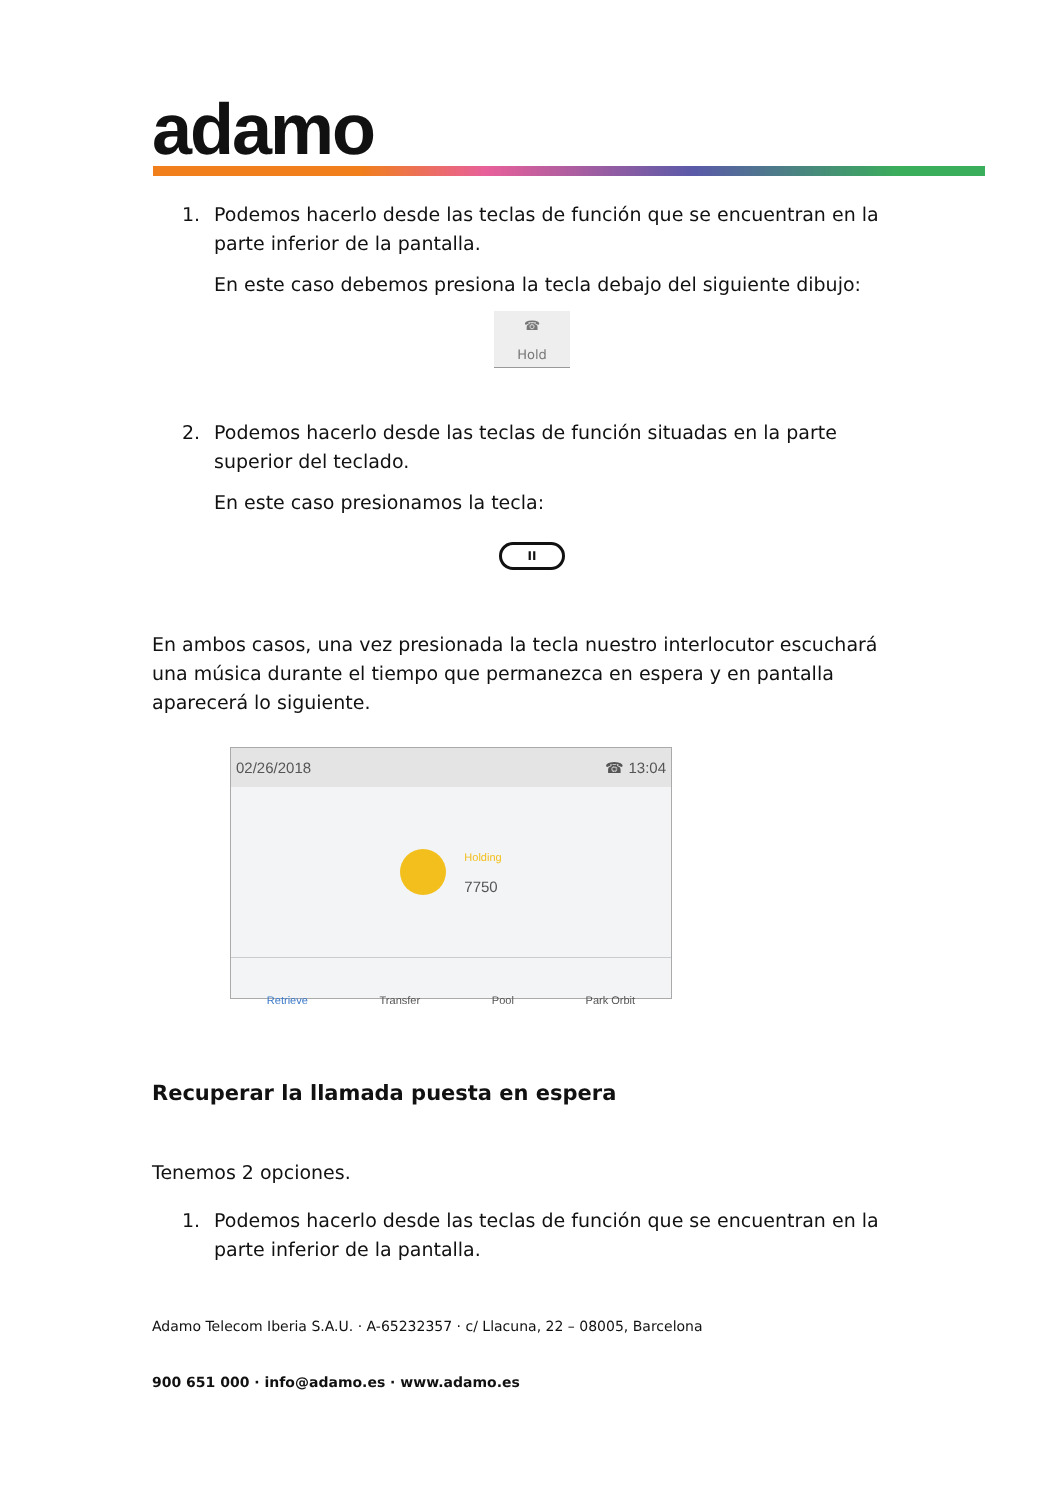adamo
1. Podemos hacerlo desde las teclas de función que se encuentran en la parte inferior de la pantalla.
En este caso debemos presiona la tecla debajo del siguiente dibujo:
☎
Hold
2. Podemos hacerlo desde las teclas de función situadas en la parte superior del teclado.
En este caso presionamos la tecla:
II
En ambos casos, una vez presionada la tecla nuestro interlocutor escuchará una música durante el tiempo que permanezca en espera y en pantalla aparecerá lo siguiente.
02/26/2018 ☎ 13:04
Holding
7750
Retrieve Transfer Pool Park Orbit
Recuperar la llamada puesta en espera
Tenemos 2 opciones.
1. Podemos hacerlo desde las teclas de función que se encuentran en la parte inferior de la pantalla.
Adamo Telecom Iberia S.A.U. · A-65232357 · c/ Llacuna, 22 – 08005, Barcelona
900 651 000 · info@adamo.es · www.adamo.es